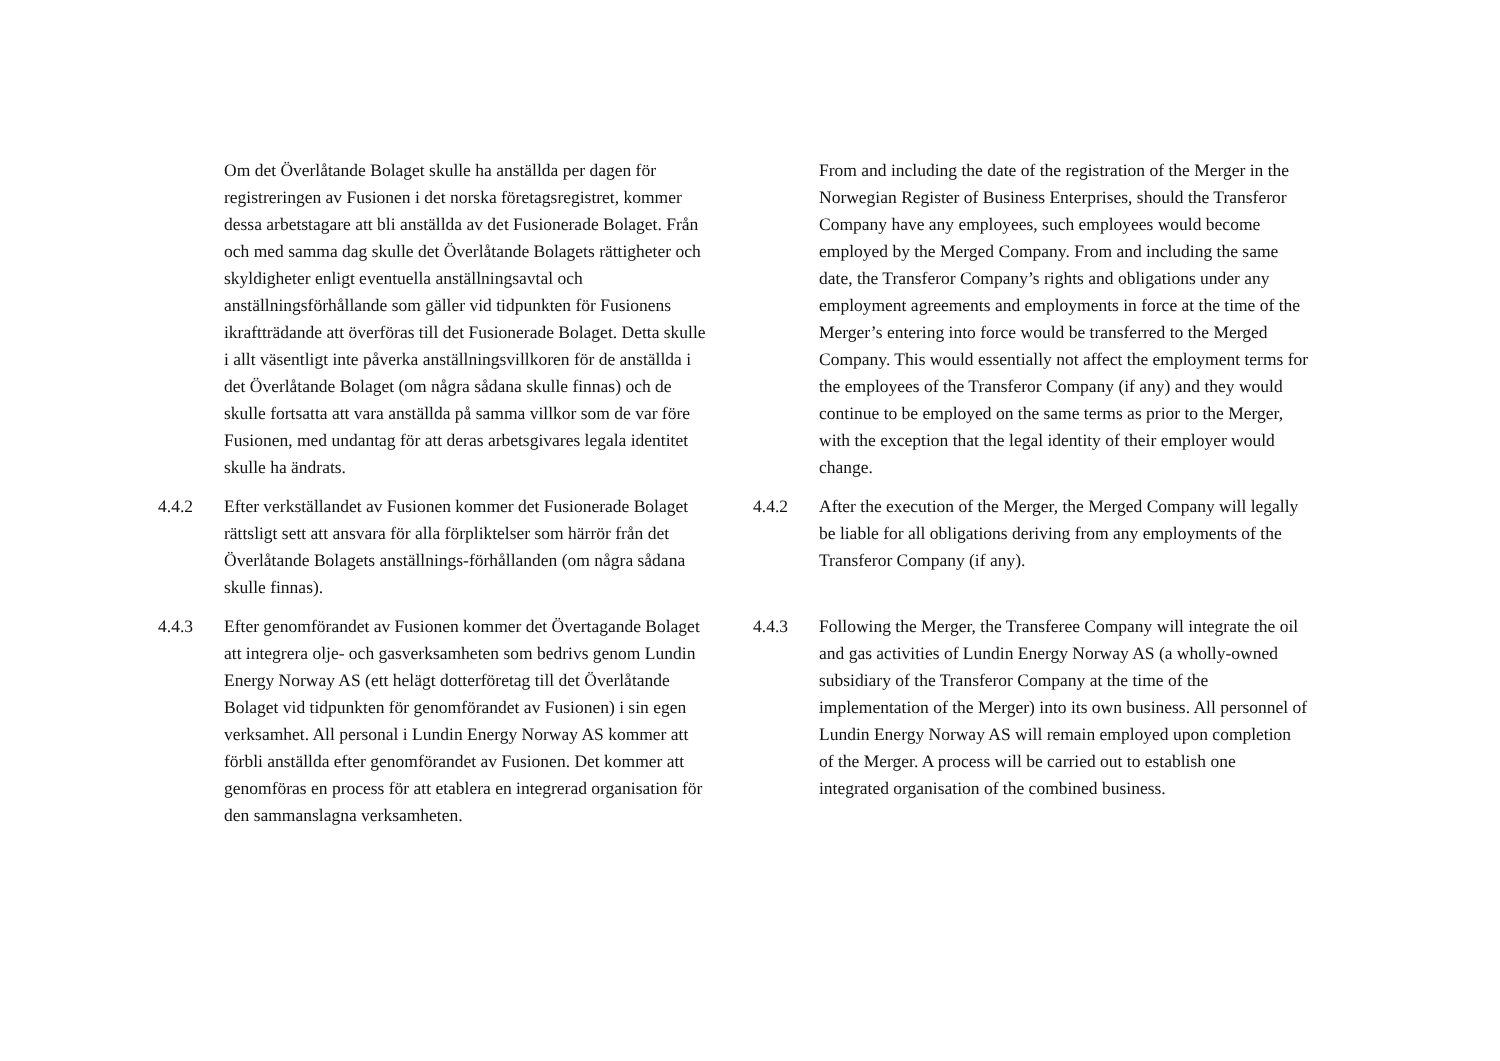Om det Överlåtande Bolaget skulle ha anställda per dagen för registreringen av Fusionen i det norska företagsregistret, kommer dessa arbetstagare att bli anställda av det Fusionerade Bolaget. Från och med samma dag skulle det Överlåtande Bolagets rättigheter och skyldigheter enligt eventuella anställningsavtal och anställningsförhållande som gäller vid tidpunkten för Fusionens ikraftträdande att överföras till det Fusionerade Bolaget. Detta skulle i allt väsentligt inte påverka anställningsvillkoren för de anställda i det Överlåtande Bolaget (om några sådana skulle finnas) och de skulle fortsatta att vara anställda på samma villkor som de var före Fusionen, med undantag för att deras arbetsgivares legala identitet skulle ha ändrats.
4.4.2 Efter verkställandet av Fusionen kommer det Fusionerade Bolaget rättsligt sett att ansvara för alla förpliktelser som härrör från det Överlåtande Bolagets anställnings-förhållanden (om några sådana skulle finnas).
4.4.3 Efter genomförandet av Fusionen kommer det Övertagande Bolaget att integrera olje- och gasverksamheten som bedrivs genom Lundin Energy Norway AS (ett helägt dotterföretag till det Överlåtande Bolaget vid tidpunkten för genomförandet av Fusionen) i sin egen verksamhet. All personal i Lundin Energy Norway AS kommer att förbli anställda efter genomförandet av Fusionen. Det kommer att genomföras en process för att etablera en integrerad organisation för den sammanslagna verksamheten.
From and including the date of the registration of the Merger in the Norwegian Register of Business Enterprises, should the Transferor Company have any employees, such employees would become employed by the Merged Company. From and including the same date, the Transferor Company’s rights and obligations under any employment agreements and employments in force at the time of the Merger’s entering into force would be transferred to the Merged Company. This would essentially not affect the employment terms for the employees of the Transferor Company (if any) and they would continue to be employed on the same terms as prior to the Merger, with the exception that the legal identity of their employer would change.
4.4.2 After the execution of the Merger, the Merged Company will legally be liable for all obligations deriving from any employments of the Transferor Company (if any).
4.4.3 Following the Merger, the Transferee Company will integrate the oil and gas activities of Lundin Energy Norway AS (a wholly-owned subsidiary of the Transferor Company at the time of the implementation of the Merger) into its own business. All personnel of Lundin Energy Norway AS will remain employed upon completion of the Merger. A process will be carried out to establish one integrated organisation of the combined business.